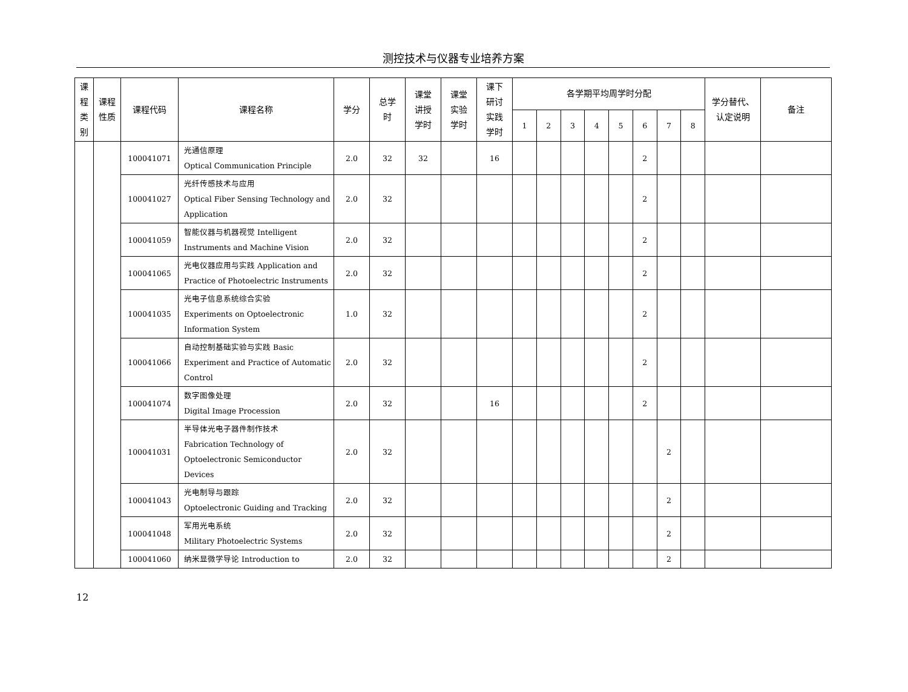测控技术与仪器专业培养方案
| 课 程 类 别 | 课程 性质 | 课程代码 | 课程名称 | 学分 | 总学 时 | 课堂 讲授 学时 | 课堂 实验 学时 | 课下 研讨 实践 学时 | 各学期平均周学时分配 | | | | | | | | 学分替代、 认定说明 | 备注 |
| --- | --- | --- | --- | --- | --- | --- | --- | --- | --- | --- | --- | --- | --- | --- | --- | --- | --- | --- |
| | | | | | | | | | 1 | 2 | 3 | 4 | 5 | 6 | 7 | 8 | | |
| | | 100041071 | 光通信原理 Optical Communication Principle | 2.0 | 32 | 32 | | 16 | | | | | | 2 | | | | |
| | | 100041027 | 光纤传感技术与应用 Optical Fiber Sensing Technology and Application | 2.0 | 32 | | | | | | | | | 2 | | | | |
| | | 100041059 | 智能仪器与机器视觉 Intelligent Instruments and Machine Vision | 2.0 | 32 | | | | | | | | | 2 | | | | |
| | | 100041065 | 光电仪器应用与实践 Application and Practice of Photoelectric Instruments | 2.0 | 32 | | | | | | | | | 2 | | | | |
| | | 100041035 | 光电子信息系统综合实验 Experiments on Optoelectronic Information System | 1.0 | 32 | | | | | | | | | 2 | | | | |
| | | 100041066 | 自动控制基础实验与实践 Basic Experiment and Practice of Automatic Control | 2.0 | 32 | | | | | | | | | 2 | | | | |
| | | 100041074 | 数字图像处理 Digital Image Procession | 2.0 | 32 | | | 16 | | | | | | 2 | | | | |
| | | 100041031 | 半导体光电子器件制作技术 Fabrication Technology of Optoelectronic Semiconductor Devices | 2.0 | 32 | | | | | | | | | | 2 | | | |
| | | 100041043 | 光电制导与跟踪 Optoelectronic Guiding and Tracking | 2.0 | 32 | | | | | | | | | | 2 | | | |
| | | 100041048 | 军用光电系统 Military Photoelectric Systems | 2.0 | 32 | | | | | | | | | | 2 | | | |
| | | 100041060 | 纳米显微学导论 Introduction to | 2.0 | 32 | | | | | | | | | | 2 | | | |
12